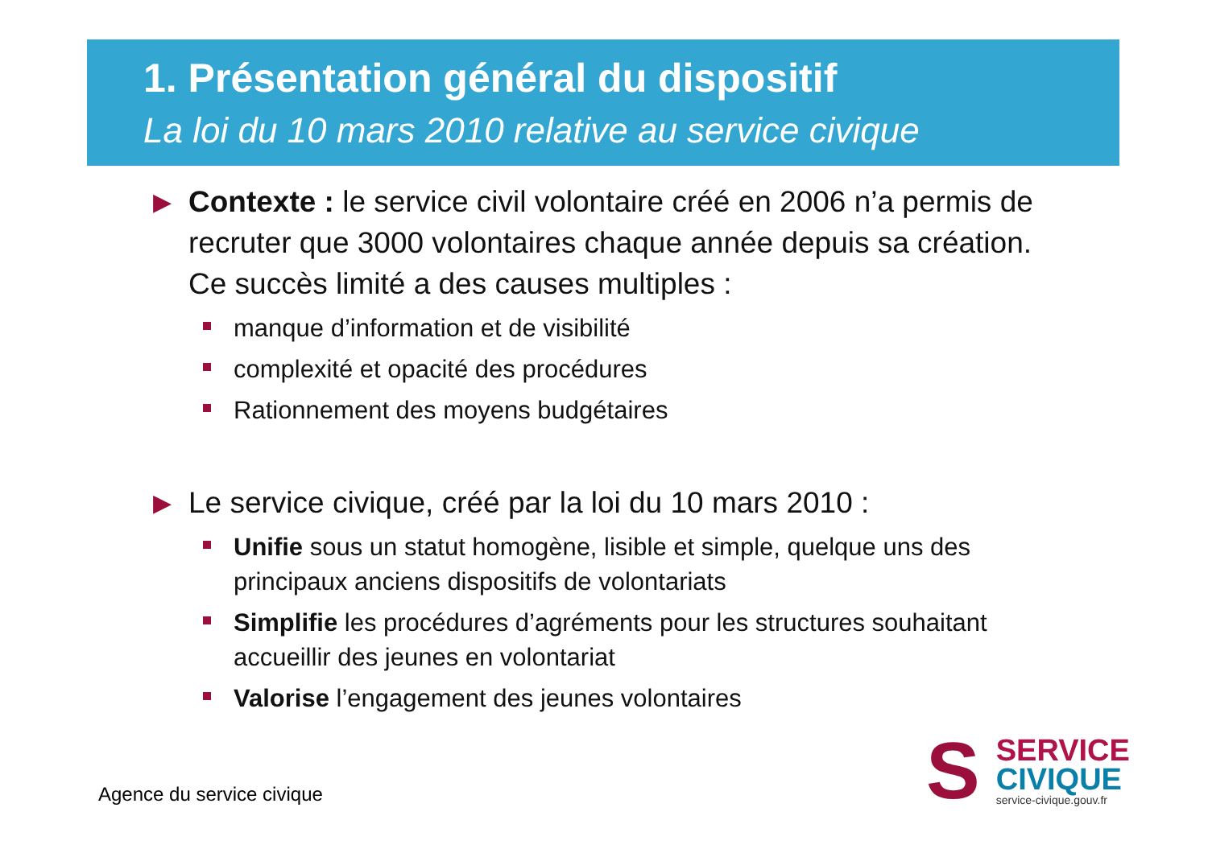1. Présentation général du dispositif
La loi du 10 mars 2010 relative au service civique
▶
Contexte : le service civil volontaire créé en 2006 n’a permis de recruter que 3000 volontaires chaque année depuis sa création. Ce succès limité a des causes multiples :
manque d’information et de visibilité
complexité et opacité des procédures
Rationnement des moyens budgétaires
▶
Le service civique, créé par la loi du 10 mars 2010 :
Unifie sous un statut homogène, lisible et simple, quelque uns des principaux anciens dispositifs de volontariats
Simplifie les procédures d’agréments pour les structures souhaitant accueillir des jeunes en volontariat
Valorise l’engagement des jeunes volontaires
Agence du service civique
S
SERVICE
CIVIQUE
service-civique.gouv.fr